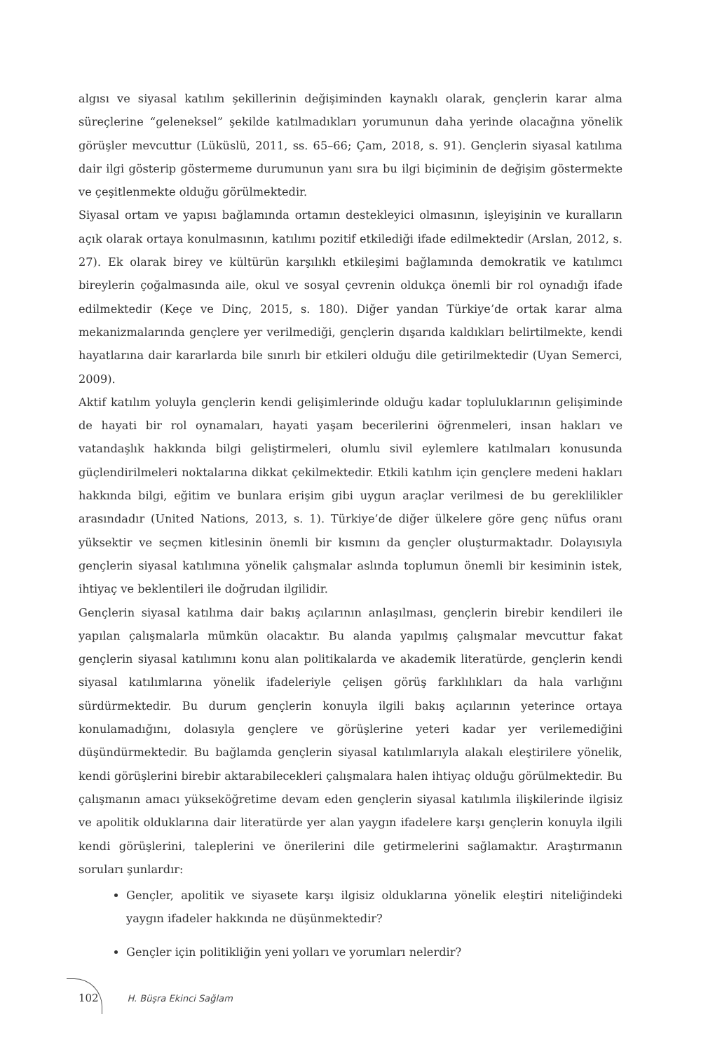algısı ve siyasal katılım şekillerinin değişiminden kaynaklı olarak, gençlerin karar alma süreçlerine “geleneksel” şekilde katılmadıkları yorumunun daha yerinde olacağına yönelik görüşler mevcuttur (Lüküslü, 2011, ss. 65–66; Çam, 2018, s. 91). Gençlerin siyasal katılıma dair ilgi gösterip göstermeme durumunun yanı sıra bu ilgi biçiminin de değişim göstermekte ve çeşitlenmekte olduğu görülmektedir.
Siyasal ortam ve yapısı bağlamında ortamın destekleyici olmasının, işleyişinin ve kuralların açık olarak ortaya konulmasının, katılımı pozitif etkilediği ifade edilmektedir (Arslan, 2012, s. 27). Ek olarak birey ve kültürün karşılıklı etkileşimi bağlamında demokratik ve katılımcı bireylerin çoğalmasında aile, okul ve sosyal çevrenin oldukça önemli bir rol oynadığı ifade edilmektedir (Keçe ve Dinç, 2015, s. 180). Diğer yandan Türkiye’de ortak karar alma mekanizmalarında gençlere yer verilmediği, gençlerin dışarıda kaldıkları belirtilmekte, kendi hayatlarına dair kararlarda bile sınırlı bir etkileri olduğu dile getirilmektedir (Uyan Semerci, 2009).
Aktif katılım yoluyla gençlerin kendi gelişimlerinde olduğu kadar topluluklarının gelişiminde de hayati bir rol oynamaları, hayati yaşam becerilerini öğrenmeleri, insan hakları ve vatandaşlık hakkında bilgi geliştirmeleri, olumlu sivil eylemlere katılmaları konusunda güçlendirilmeleri noktalarına dikkat çekilmektedir. Etkili katılım için gençlere medeni hakları hakkında bilgi, eğitim ve bunlara erişim gibi uygun araçlar verilmesi de bu gereklilikler arasındadır (United Nations, 2013, s. 1). Türkiye’de diğer ülkelere göre genç nüfus oranı yüksektir ve seçmen kitlesinin önemli bir kısmını da gençler oluşturmaktadır. Dolayısıyla gençlerin siyasal katılımına yönelik çalışmalar aslında toplumun önemli bir kesiminin istek, ihtiyaç ve beklentileri ile doğrudan ilgilidir.
Gençlerin siyasal katılıma dair bakış açılarının anlaşılması, gençlerin birebir kendileri ile yapılan çalışmalarla mümkün olacaktır. Bu alanda yapılmış çalışmalar mevcuttur fakat gençlerin siyasal katılımını konu alan politikalarda ve akademik literatürde, gençlerin kendi siyasal katılımlarına yönelik ifadeleriyle çelişen görüş farklılıkları da hala varlığını sürdürmektedir. Bu durum gençlerin konuyla ilgili bakış açılarının yeterince ortaya konulamadığını, dolasıyla gençlere ve görüşlerine yeteri kadar yer verilemediğini düşündürmektedir. Bu bağlamda gençlerin siyasal katılımlarıyla alakalı eleştirilere yönelik, kendi görüşlerini birebir aktarabilecekleri çalışmalara halen ihtiyaç olduğu görülmektedir. Bu çalışmanın amacı yükseköğretime devam eden gençlerin siyasal katılımla ilişkilerinde ilgisiz ve apolitik olduklarına dair literatürde yer alan yaygın ifadelere karşı gençlerin konuyla ilgili kendi görüşlerini, taleplerini ve önerilerini dile getirmelerini sağlamaktır. Araştırmanın soruları şunlardır:
Gençler, apolitik ve siyasete karşı ilgisiz olduklarına yönelik eleştiri niteliğindeki yaygın ifadeler hakkında ne düşünmektedir?
Gençler için politikliğin yeni yolları ve yorumları nelerdir?
102 H. Büşra Ekinci Sağlam